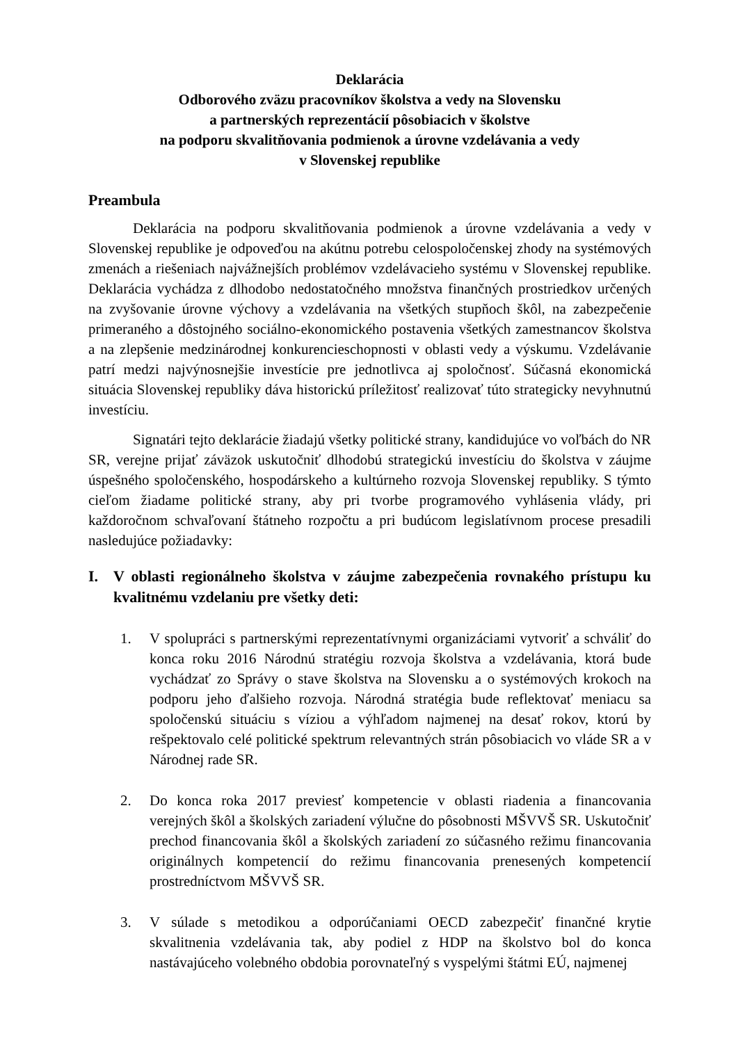Deklarácia
Odborového zväzu pracovníkov školstva a vedy na Slovensku
a partnerských reprezentácií pôsobiacich v školstve
na podporu skvalitňovania podmienok a úrovne vzdelávania a vedy
v Slovenskej republike
Preambula
Deklarácia na podporu skvalitňovania podmienok a úrovne vzdelávania a vedy v Slovenskej republike je odpoveďou na akútnu potrebu celospoločenskej zhody na systémových zmenách a riešeniach najvážnejších problémov vzdelávacieho systému v Slovenskej republike. Deklarácia vychádza z dlhodobo nedostatočného množstva finančných prostriedkov určených na zvyšovanie úrovne výchovy a vzdelávania na všetkých stupňoch škôl, na zabezpečenie primeraného a dôstojného sociálno-ekonomického postavenia všetkých zamestnancov školstva a na zlepšenie medzinárodnej konkurencieschopnosti v oblasti vedy a výskumu. Vzdelávanie patrí medzi najvýnosnejšie investície pre jednotlivca aj spoločnosť. Súčasná ekonomická situácia Slovenskej republiky dáva historickú príležitosť realizovať túto strategicky nevyhnutnú investíciu.
Signatári tejto deklarácie žiadajú všetky politické strany, kandidujúce vo voľbách do NR SR, verejne prijať záväzok uskutočniť dlhodobú strategickú investíciu do školstva v záujme úspešného spoločenského, hospodárskeho a kultúrneho rozvoja Slovenskej republiky. S týmto cieľom žiadame politické strany, aby pri tvorbe programového vyhlásenia vlády, pri každoročnom schvaľovaní štátneho rozpočtu a pri budúcom legislatívnom procese presadili nasledujúce požiadavky:
I. V oblasti regionálneho školstva v záujme zabezpečenia rovnakého prístupu ku kvalitnému vzdelaniu pre všetky deti:
1. V spolupráci s partnerskými reprezentatívnymi organizáciami vytvoriť a schváliť do konca roku 2016 Národnú stratégiu rozvoja školstva a vzdelávania, ktorá bude vychádzať zo Správy o stave školstva na Slovensku a o systémových krokoch na podporu jeho ďalšieho rozvoja. Národná stratégia bude reflektovať meniacu sa spoločenskú situáciu s víziou a výhľadom najmenej na desať rokov, ktorú by rešpektovalo celé politické spektrum relevantných strán pôsobiacich vo vláde SR a v Národnej rade SR.
2. Do konca roka 2017 previesť kompetencie v oblasti riadenia a financovania verejných škôl a školských zariadení výlučne do pôsobnosti MŠVVŠ SR. Uskutočniť prechod financovania škôl a školských zariadení zo súčasného režimu financovania originálnych kompetencií do režimu financovania prenesených kompetencií prostredníctvom MŠVVŠ SR.
3. V súlade s metodikou a odporúčaniami OECD zabezpečiť finančné krytie skvalitnenia vzdelávania tak, aby podiel z HDP na školstvo bol do konca nastávajúceho volebného obdobia porovnateľný s vyspelými štátmi EÚ, najmenej